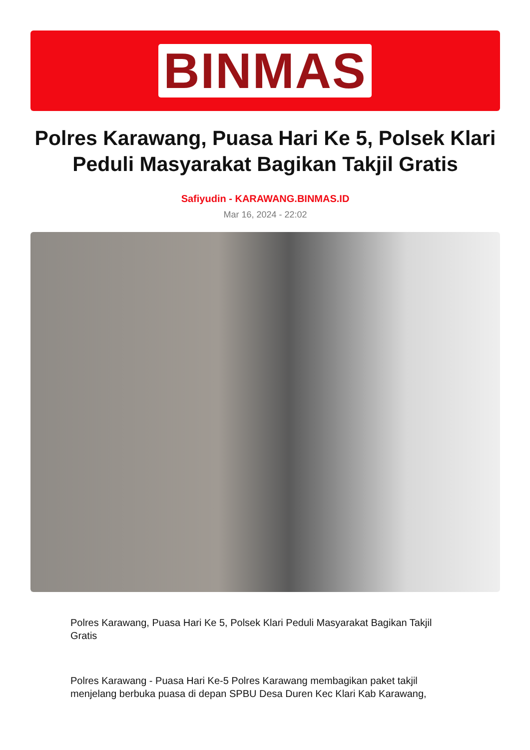BINMAS
Polres Karawang, Puasa Hari Ke 5, Polsek Klari Peduli Masyarakat Bagikan Takjil Gratis
Safiyudin - KARAWANG.BINMAS.ID
Mar 16, 2024 - 22:02
Polres Karawang, Puasa Hari Ke 5, Polsek Klari Peduli Masyarakat Bagikan Takjil Gratis
Polres Karawang - Puasa Hari Ke-5 Polres Karawang membagikan paket takjil menjelang berbuka puasa di depan SPBU Desa Duren Kec Klari Kab Karawang,